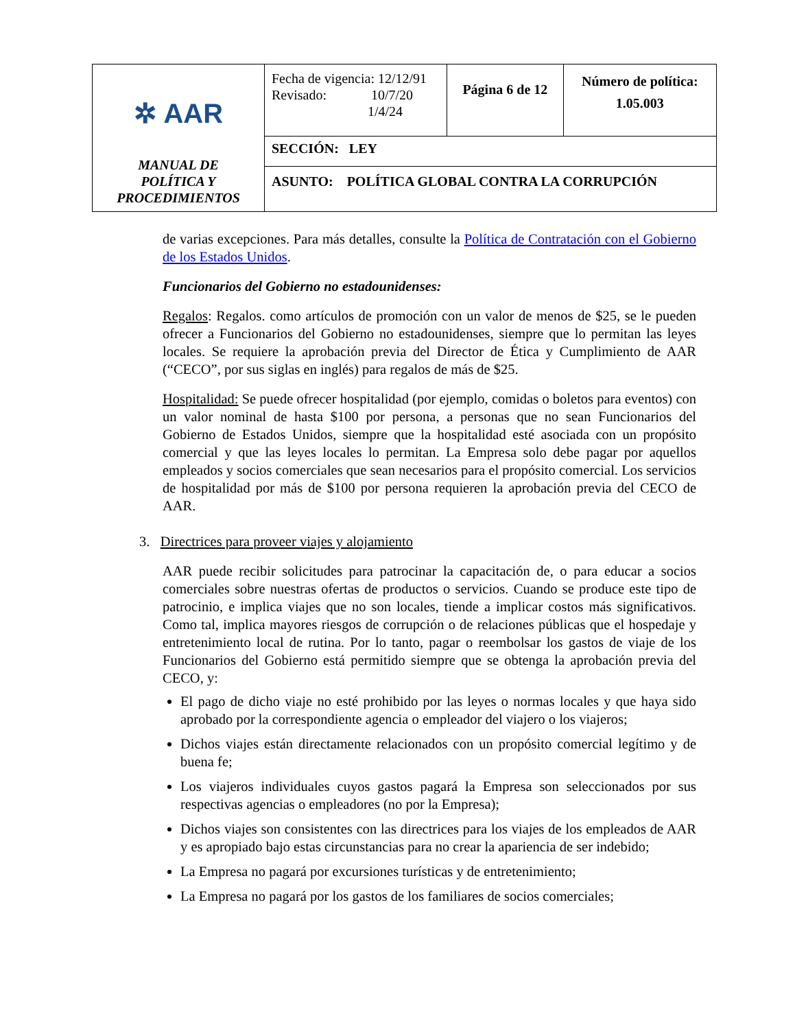| ✲ AAR MANUAL DE POLÍTICA Y PROCEDIMIENTOS | Fecha de vigencia: 12/12/91 Revisado: 10/7/20 1/4/24 | Página 6 de 12 | Número de política: 1.05.003 |
| | SECCIÓN: LEY | | |
| | ASUNTO: POLÍTICA GLOBAL CONTRA LA CORRUPCIÓN | | |
de varias excepciones. Para más detalles, consulte la Política de Contratación con el Gobierno de los Estados Unidos.
Funcionarios del Gobierno no estadounidenses:
Regalos: Regalos. como artículos de promoción con un valor de menos de $25, se le pueden ofrecer a Funcionarios del Gobierno no estadounidenses, siempre que lo permitan las leyes locales. Se requiere la aprobación previa del Director de Ética y Cumplimiento de AAR (“CECO”, por sus siglas en inglés) para regalos de más de $25.
Hospitalidad: Se puede ofrecer hospitalidad (por ejemplo, comidas o boletos para eventos) con un valor nominal de hasta $100 por persona, a personas que no sean Funcionarios del Gobierno de Estados Unidos, siempre que la hospitalidad esté asociada con un propósito comercial y que las leyes locales lo permitan. La Empresa solo debe pagar por aquellos empleados y socios comerciales que sean necesarios para el propósito comercial. Los servicios de hospitalidad por más de $100 por persona requieren la aprobación previa del CECO de AAR.
3. Directrices para proveer viajes y alojamiento
AAR puede recibir solicitudes para patrocinar la capacitación de, o para educar a socios comerciales sobre nuestras ofertas de productos o servicios. Cuando se produce este tipo de patrocinio, e implica viajes que no son locales, tiende a implicar costos más significativos. Como tal, implica mayores riesgos de corrupción o de relaciones públicas que el hospedaje y entretenimiento local de rutina. Por lo tanto, pagar o reembolsar los gastos de viaje de los Funcionarios del Gobierno está permitido siempre que se obtenga la aprobación previa del CECO, y:
El pago de dicho viaje no esté prohibido por las leyes o normas locales y que haya sido aprobado por la correspondiente agencia o empleador del viajero o los viajeros;
Dichos viajes están directamente relacionados con un propósito comercial legítimo y de buena fe;
Los viajeros individuales cuyos gastos pagará la Empresa son seleccionados por sus respectivas agencias o empleadores (no por la Empresa);
Dichos viajes son consistentes con las directrices para los viajes de los empleados de AAR y es apropiado bajo estas circunstancias para no crear la apariencia de ser indebido;
La Empresa no pagará por excursiones turísticas y de entretenimiento;
La Empresa no pagará por los gastos de los familiares de socios comerciales;